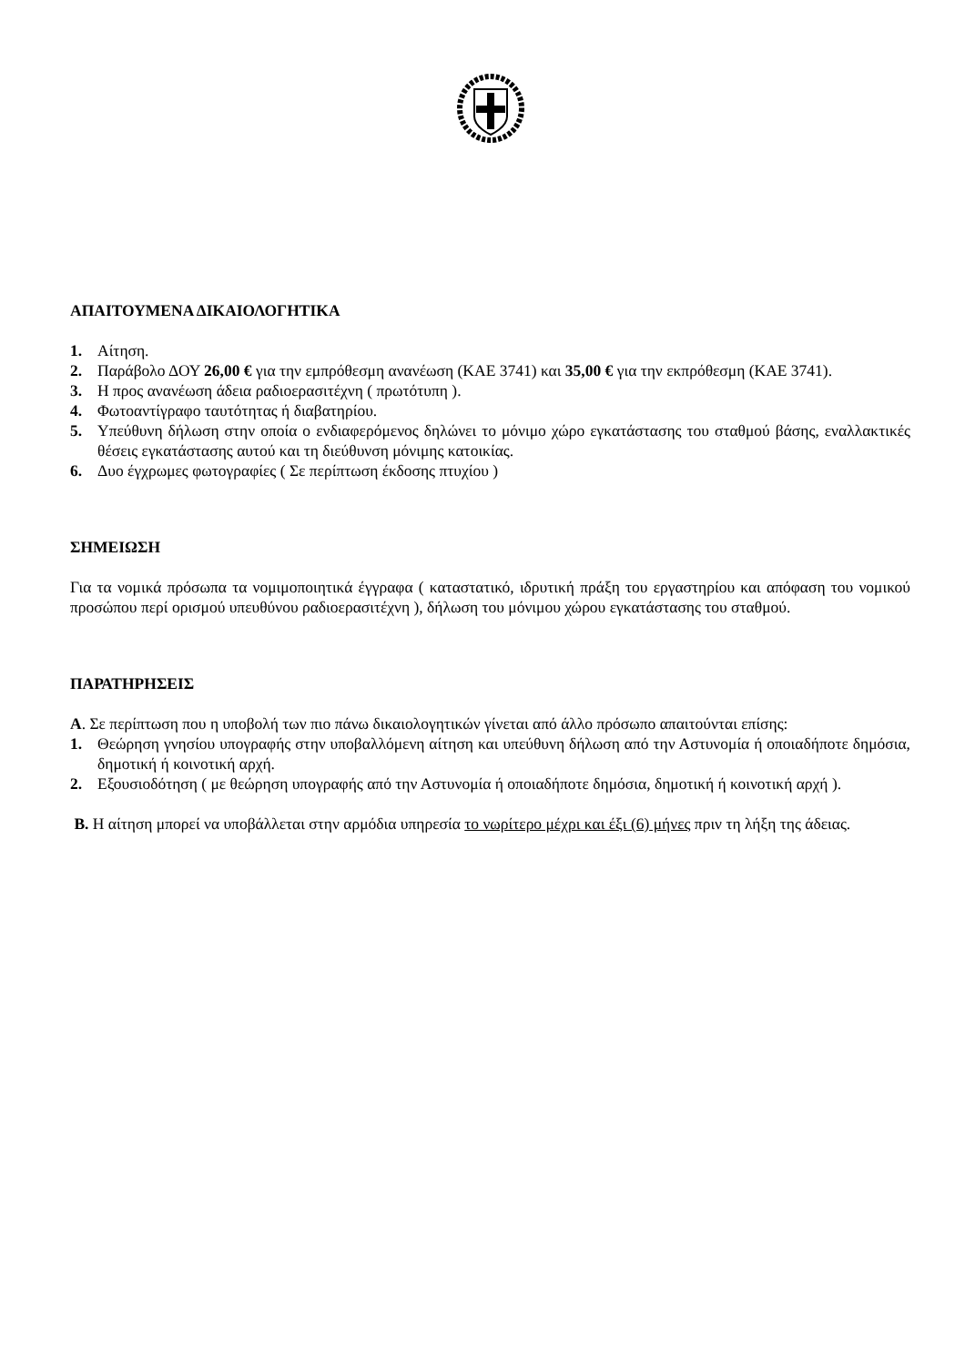ΑΠΑΙΤΟΥΜΕΝΑ ΔΙΚΑΙΟΛΟΓΗΤΙΚΑ
1. Αίτηση.
2. Παράβολο ΔΟΥ 26,00 € για την εμπρόθεσμη ανανέωση (ΚΑΕ 3741) και 35,00 € για την εκπρόθεσμη (ΚΑΕ 3741).
3. Η προς ανανέωση άδεια ραδιοερασιτέχνη ( πρωτότυπη ).
4. Φωτοαντίγραφο ταυτότητας ή διαβατηρίου.
5. Υπεύθυνη δήλωση στην οποία ο ενδιαφερόμενος δηλώνει το μόνιμο χώρο εγκατάστασης του σταθμού βάσης, εναλλακτικές θέσεις εγκατάστασης αυτού και τη διεύθυνση μόνιμης κατοικίας.
6. Δυο έγχρωμες φωτογραφίες ( Σε περίπτωση έκδοσης πτυχίου )
ΣΗΜΕΙΩΣΗ
Για τα νομικά πρόσωπα τα νομιμοποιητικά έγγραφα ( καταστατικό, ιδρυτική πράξη του εργαστηρίου και απόφαση του νομικού προσώπου περί ορισμού υπευθύνου ραδιοερασιτέχνη ), δήλωση του μόνιμου χώρου εγκατάστασης του σταθμού.
ΠΑΡΑΤΗΡΗΣΕΙΣ
Α. Σε περίπτωση που η υποβολή των πιο πάνω δικαιολογητικών γίνεται από άλλο πρόσωπο απαιτούνται επίσης:
1. Θεώρηση γνησίου υπογραφής στην υποβαλλόμενη αίτηση και υπεύθυνη δήλωση από την Αστυνομία ή οποιαδήποτε δημόσια, δημοτική ή κοινοτική αρχή.
2. Εξουσιοδότηση ( με θεώρηση υπογραφής από την Αστυνομία ή οποιαδήποτε δημόσια, δημοτική ή κοινοτική αρχή ).
Β. Η αίτηση μπορεί να υποβάλλεται στην αρμόδια υπηρεσία το νωρίτερο μέχρι και έξι (6) μήνες πριν τη λήξη της άδειας.